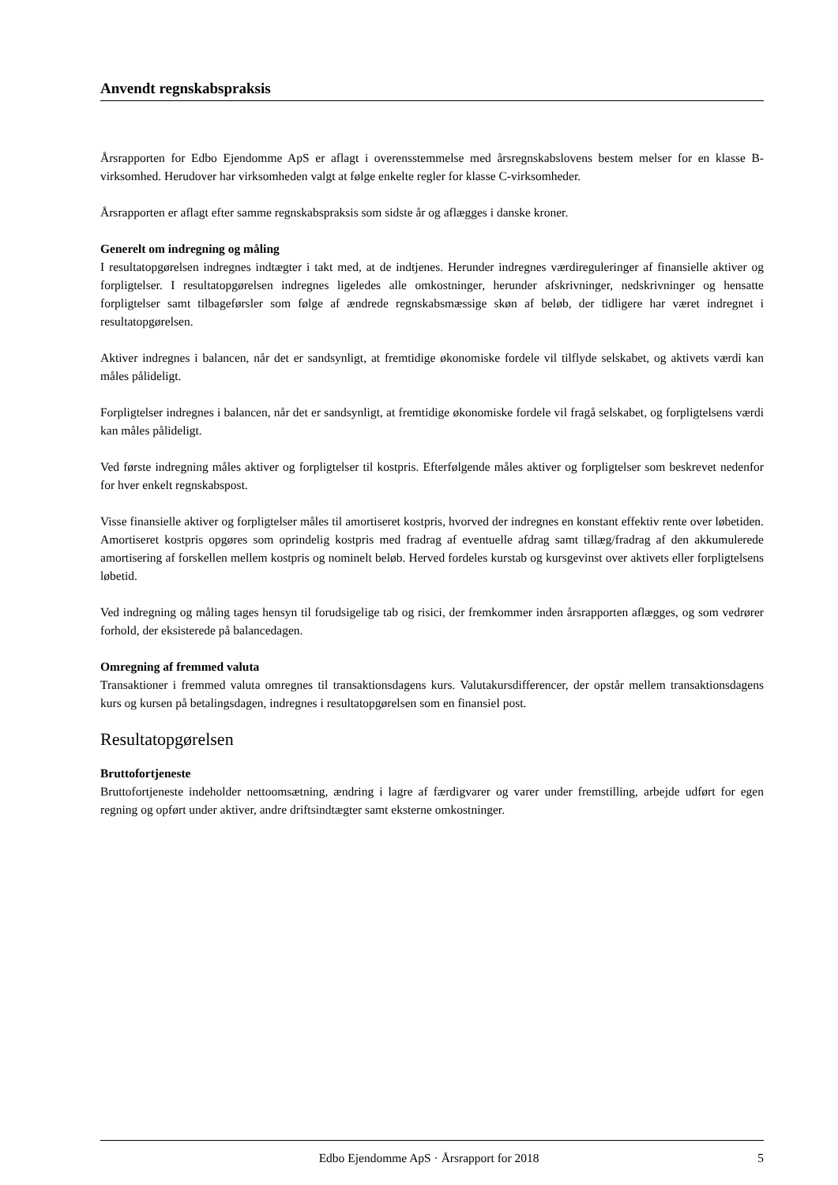Anvendt regnskabspraksis
Årsrapporten for Edbo Ejendomme ApS er aflagt i overensstemmelse med årsregnskabslovens bestem melser for en klasse B-virksomhed. Herudover har virksomheden valgt at følge enkelte regler for klasse C-virksomheder.
Årsrapporten er aflagt efter samme regnskabspraksis som sidste år og aflægges i danske kroner.
Generelt om indregning og måling
I resultatopgørelsen indregnes indtægter i takt med, at de indtjenes. Herunder indregnes værdireguleringer af finansielle aktiver og forpligtelser. I resultatopgørelsen indregnes ligeledes alle omkostninger, herunder afskrivninger, nedskrivninger og hensatte forpligtelser samt tilbageførsler som følge af ændrede regnskabsmæssige skøn af beløb, der tidligere har været indregnet i resultatopgørelsen.
Aktiver indregnes i balancen, når det er sandsynligt, at fremtidige økonomiske fordele vil tilflyde selskabet, og aktivets værdi kan måles pålideligt.
Forpligtelser indregnes i balancen, når det er sandsynligt, at fremtidige økonomiske fordele vil fragå selskabet, og forpligtelsens værdi kan måles pålideligt.
Ved første indregning måles aktiver og forpligtelser til kostpris. Efterfølgende måles aktiver og forpligtelser som beskrevet nedenfor for hver enkelt regnskabspost.
Visse finansielle aktiver og forpligtelser måles til amortiseret kostpris, hvorved der indregnes en konstant effektiv rente over løbetiden. Amortiseret kostpris opgøres som oprindelig kostpris med fradrag af eventuelle afdrag samt tillæg/fradrag af den akkumulerede amortisering af forskellen mellem kostpris og nominelt beløb. Herved fordeles kurstab og kursgevinst over aktivets eller forpligtelsens løbetid.
Ved indregning og måling tages hensyn til forudsigelige tab og risici, der fremkommer inden årsrapporten aflægges, og som vedrører forhold, der eksisterede på balancedagen.
Omregning af fremmed valuta
Transaktioner i fremmed valuta omregnes til transaktionsdagens kurs. Valutakursdifferencer, der opstår mellem transaktionsdagens kurs og kursen på betalingsdagen, indregnes i resultatopgørelsen som en finansiel post.
Resultatopgørelsen
Bruttofortjeneste
Bruttofortjeneste indeholder nettoomsætning, ændring i lagre af færdigvarer og varer under fremstilling, arbejde udført for egen regning og opført under aktiver, andre driftsindtægter samt eksterne omkostninger.
Edbo Ejendomme ApS · Årsrapport for 2018 5